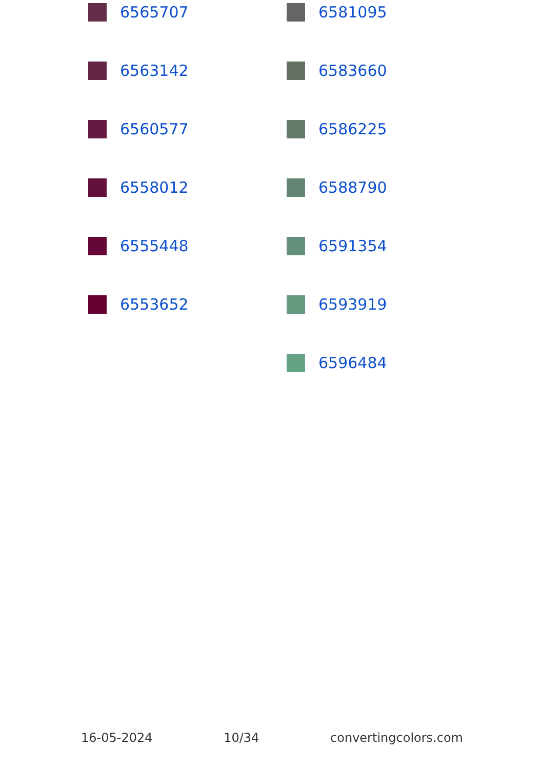6565707
6563142
6560577
6558012
6555448
6553652
6581095
6583660
6586225
6588790
6591354
6593919
6596484
16-05-2024 10/34 convertingcolors.com